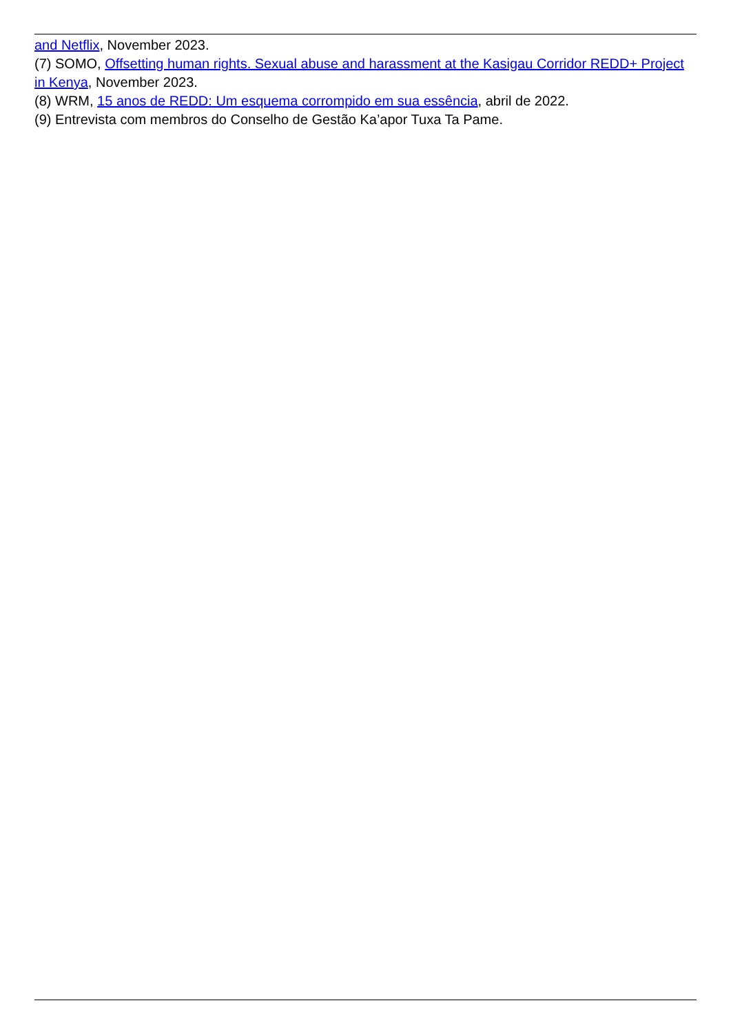and Netflix, November 2023.
(7) SOMO, Offsetting human rights. Sexual abuse and harassment at the Kasigau Corridor REDD+ Project in Kenya, November 2023.
(8) WRM, 15 anos de REDD: Um esquema corrompido em sua essência, abril de 2022.
(9) Entrevista com membros do Conselho de Gestão Ka’apor Tuxa Ta Pame.